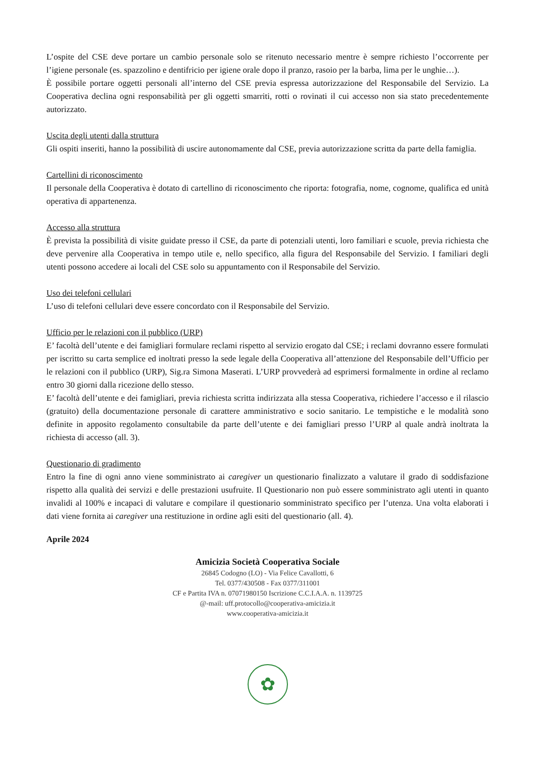L’ospite del CSE deve portare un cambio personale solo se ritenuto necessario mentre è sempre richiesto l’occorrente per l’igiene personale (es. spazzolino e dentifricio per igiene orale dopo il pranzo, rasoio per la barba, lima per le unghie…).
È possibile portare oggetti personali all’interno del CSE previa espressa autorizzazione del Responsabile del Servizio. La Cooperativa declina ogni responsabilità per gli oggetti smarriti, rotti o rovinati il cui accesso non sia stato precedentemente autorizzato.
Uscita degli utenti dalla struttura
Gli ospiti inseriti, hanno la possibilità di uscire autonomamente dal CSE, previa autorizzazione scritta da parte della famiglia.
Cartellini di riconoscimento
Il personale della Cooperativa è dotato di cartellino di riconoscimento che riporta: fotografia, nome, cognome, qualifica ed unità operativa di appartenenza.
Accesso alla struttura
È prevista la possibilità di visite guidate presso il CSE, da parte di potenziali utenti, loro familiari e scuole, previa richiesta che deve pervenire alla Cooperativa in tempo utile e, nello specifico, alla figura del Responsabile del Servizio. I familiari degli utenti possono accedere ai locali del CSE solo su appuntamento con il Responsabile del Servizio.
Uso dei telefoni cellulari
L’uso di telefoni cellulari deve essere concordato con il Responsabile del Servizio.
Ufficio per le relazioni con il pubblico (URP)
E’ facoltà dell’utente e dei famigliari formulare reclami rispetto al servizio erogato dal CSE; i reclami dovranno essere formulati per iscritto su carta semplice ed inoltrati presso la sede legale della Cooperativa all’attenzione del Responsabile dell’Ufficio per le relazioni con il pubblico (URP), Sig.ra Simona Maserati. L’URP provvederà ad esprimersi formalmente in ordine al reclamo entro 30 giorni dalla ricezione dello stesso.
E’ facoltà dell’utente e dei famigliari, previa richiesta scritta indirizzata alla stessa Cooperativa, richiedere l’accesso e il rilascio (gratuito) della documentazione personale di carattere amministrativo e socio sanitario. Le tempistiche e le modalità sono definite in apposito regolamento consultabile da parte dell’utente e dei famigliari presso l’URP al quale andrà inoltrata la richiesta di accesso (all. 3).
Questionario di gradimento
Entro la fine di ogni anno viene somministrato ai caregiver un questionario finalizzato a valutare il grado di soddisfazione rispetto alla qualità dei servizi e delle prestazioni usufruite. Il Questionario non può essere somministrato agli utenti in quanto invalidi al 100% e incapaci di valutare e compilare il questionario somministrato specifico per l’utenza. Una volta elaborati i dati viene fornita ai caregiver una restituzione in ordine agli esiti del questionario (all. 4).
Aprile 2024
Amicizia Società Cooperativa Sociale
26845 Codogno (LO) - Via Felice Cavallotti, 6
Tel. 0377/430508 - Fax 0377/311001
CF e Partita IVA n. 07071980150 Iscrizione C.C.I.A.A. n. 1139725
@-mail: uff.protocollo@cooperativa-amicizia.it
www.cooperativa-amicizia.it
✿